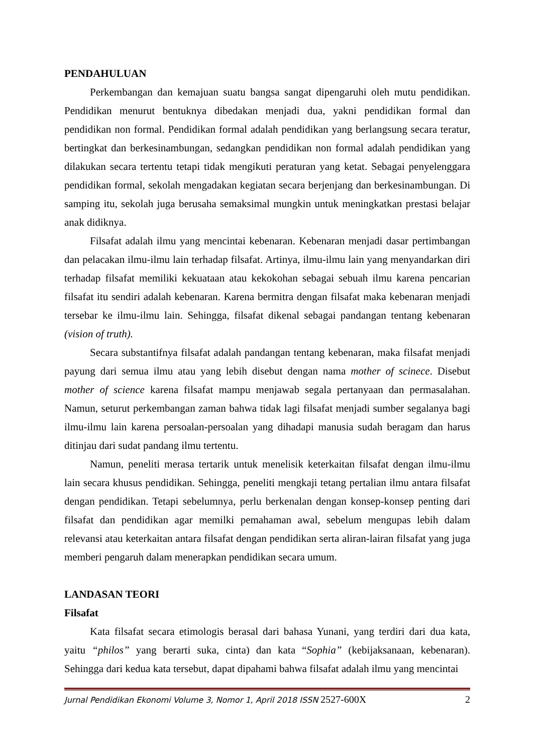PENDAHULUAN
Perkembangan dan kemajuan suatu bangsa sangat dipengaruhi oleh mutu pendidikan. Pendidikan menurut bentuknya dibedakan menjadi dua, yakni pendidikan formal dan pendidikan non formal. Pendidikan formal adalah pendidikan yang berlangsung secara teratur, bertingkat dan berkesinambungan, sedangkan pendidikan non formal adalah pendidikan yang dilakukan secara tertentu tetapi tidak mengikuti peraturan yang ketat. Sebagai penyelenggara pendidikan formal, sekolah mengadakan kegiatan secara berjenjang dan berkesinambungan. Di samping itu, sekolah juga berusaha semaksimal mungkin untuk meningkatkan prestasi belajar anak didiknya.
Filsafat adalah ilmu yang mencintai kebenaran. Kebenaran menjadi dasar pertimbangan dan pelacakan ilmu-ilmu lain terhadap filsafat. Artinya, ilmu-ilmu lain yang menyandarkan diri terhadap filsafat memiliki kekuataan atau kekokohan sebagai sebuah ilmu karena pencarian filsafat itu sendiri adalah kebenaran. Karena bermitra dengan filsafat maka kebenaran menjadi tersebar ke ilmu-ilmu lain. Sehingga, filsafat dikenal sebagai pandangan tentang kebenaran (vision of truth).
Secara substantifnya filsafat adalah pandangan tentang kebenaran, maka filsafat menjadi payung dari semua ilmu atau yang lebih disebut dengan nama mother of scinece. Disebut mother of science karena filsafat mampu menjawab segala pertanyaan dan permasalahan. Namun, seturut perkembangan zaman bahwa tidak lagi filsafat menjadi sumber segalanya bagi ilmu-ilmu lain karena persoalan-persoalan yang dihadapi manusia sudah beragam dan harus ditinjau dari sudat pandang ilmu tertentu.
Namun, peneliti merasa tertarik untuk menelisik keterkaitan filsafat dengan ilmu-ilmu lain secara khusus pendidikan. Sehingga, peneliti mengkaji tetang pertalian ilmu antara filsafat dengan pendidikan. Tetapi sebelumnya, perlu berkenalan dengan konsep-konsep penting dari filsafat dan pendidikan agar memilki pemahaman awal, sebelum mengupas lebih dalam relevansi atau keterkaitan antara filsafat dengan pendidikan serta aliran-lairan filsafat yang juga memberi pengaruh dalam menerapkan pendidikan secara umum.
LANDASAN TEORI
Filsafat
Kata filsafat secara etimologis berasal dari bahasa Yunani, yang terdiri dari dua kata, yaitu “philos” yang berarti suka, cinta) dan kata “Sophia” (kebijaksanaan, kebenaran). Sehingga dari kedua kata tersebut, dapat dipahami bahwa filsafat adalah ilmu yang mencintai
Jurnal Pendidikan Ekonomi Volume 3, Nomor 1, April 2018 ISSN 2527-600X 2